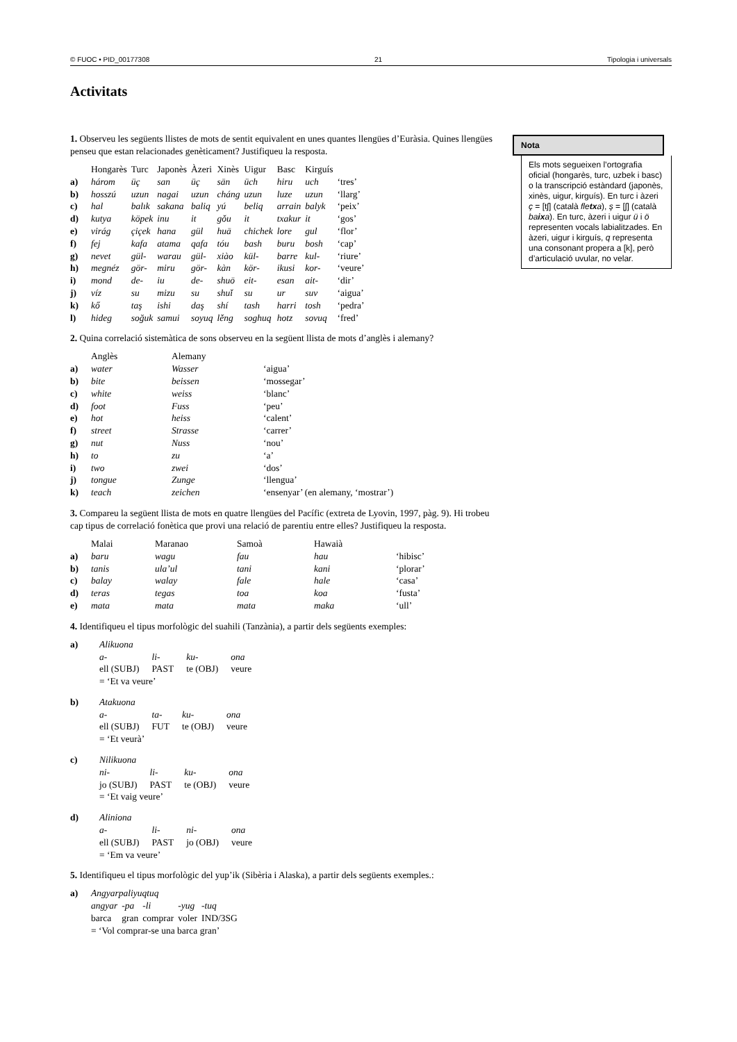© FUOC • PID_00177308 21 Tipologia i universals
Activitats
1. Observeu les següents llistes de mots de sentit equivalent en unes quantes llengües d’Euràsia. Quines llengües penseu que estan relacionades genèticament? Justifiqueu la resposta.
| | Hongarès | Turc | Japonès | Àzeri | Xinès | Uigur | Basc | Kirguís | |
| --- | --- | --- | --- | --- | --- | --- | --- | --- | --- |
| a) | három | üç | san | üç | sān | üch | hiru | uch | ‘tres’ |
| b) | hosszú | uzun | nagai | uzun | cháng | uzun | luze | uzun | ‘llarg’ |
| c) | hal | balık | sakana | baliq | yú | beliq | arrain | balyk | ‘peix’ |
| d) | kutya | köpek | inu | it | gǒu | it | txakur | it | ‘gos’ |
| e) | virág | çiçek | hana | gül | huā | chichek | lore | gul | ‘flor’ |
| f) | fej | kafa | atama | qafa | tóu | bash | buru | bosh | ‘cap’ |
| g) | nevet | gül- | warau | gül- | xiào | kül- | barre | kul- | ‘riure’ |
| h) | megnéz | gör- | miru | gör- | kàn | kör- | ikusi | kor- | ‘veure’ |
| i) | mond | de- | iu | de- | shuō | eit- | esan | ait- | ‘dir’ |
| j) | víz | su | mizu | su | shuǐ | su | ur | suv | ‘aigua’ |
| k) | kő | taş | ishi | daş | shí | tash | harri | tosh | ‘pedra’ |
| l) | hideg | soğuk | samui | soyuq | lěng | soghuq | hotz | sovuq | ‘fred’ |
2. Quina correlació sistemàtica de sons observeu en la següent llista de mots d’anglès i alemany?
| | Anglès | Alemany | |
| --- | --- | --- | --- |
| a) | water | Wasser | ‘aigua’ |
| b) | bite | beissen | ‘mossegar’ |
| c) | white | weiss | ‘blanc’ |
| d) | foot | Fuss | ‘peu’ |
| e) | hot | heiss | ‘calent’ |
| f) | street | Strasse | ‘carrer’ |
| g) | nut | Nuss | ‘nou’ |
| h) | to | zu | ‘a’ |
| i) | two | zwei | ‘dos’ |
| j) | tongue | Zunge | ‘llengua’ |
| k) | teach | zeichen | ‘ensenyar’ (en alemany, ‘mostrar’) |
3. Compareu la següent llista de mots en quatre llengües del Pacífic (extreta de Lyovin, 1997, pàg. 9). Hi trobeu cap tipus de correlació fonètica que provi una relació de parentiu entre elles? Justifiqueu la resposta.
| | Malai | Maranao | Samoà | Hawaià | |
| --- | --- | --- | --- | --- | --- |
| a) | baru | wagu | fau | hau | ‘hibisc’ |
| b) | tanis | ula’ul | tani | kani | ‘plorar’ |
| c) | balay | walay | fale | hale | ‘casa’ |
| d) | teras | tegas | toa | koa | ‘fusta’ |
| e) | mata | mata | mata | maka | ‘ull’ |
4. Identifiqueu el tipus morfològic del suahili (Tanzània), a partir dels següents exemples:
| a) | Alikuona | | | |
| | a- | li- | ku- | ona |
| | ell (SUBJ) | PAST | te (OBJ) | veure |
| | = ‘Et va veure’ | | | |
| b) | Atakuona | | | |
| | a- | ta- | ku- | ona |
| | ell (SUBJ) | FUT | te (OBJ) | veure |
| | = ‘Et veurà’ | | | |
| c) | Nilikuona | | | |
| | ni- | li- | ku- | ona |
| | jo (SUBJ) | PAST | te (OBJ) | veure |
| | = ‘Et vaig veure’ | | | |
| d) | Aliniona | | | |
| | a- | li- | ni- | ona |
| | ell (SUBJ) | PAST | jo (OBJ) | veure |
| | = ‘Em va veure’ | | | |
5. Identifiqueu el tipus morfològic del yup’ik (Sibèria i Alaska), a partir dels següents exemples.:
| a) | Angyarpaliyuqtuq | | | | |
| | angyar | -pa | -li | -yug | -tuq |
| | barca | gran | comprar | voler | IND/3SG |
| | = ‘Vol comprar-se una barca gran’ | | | | |
Nota
Els mots segueixen l’ortografia oficial (hongarès, turc, uzbek i basc) o la transcripció estàndard (japonès, xinès, uigur, kirguís). En turc i àzeri ç = [tʃ] (català fletxa), ş = [ʃ] (català baixa). En turc, àzeri i uigur ü i ö representen vocals labialitzades. En àzeri, uigur i kirguís, q representa una consonant propera a [k], però d’articulació uvular, no velar.